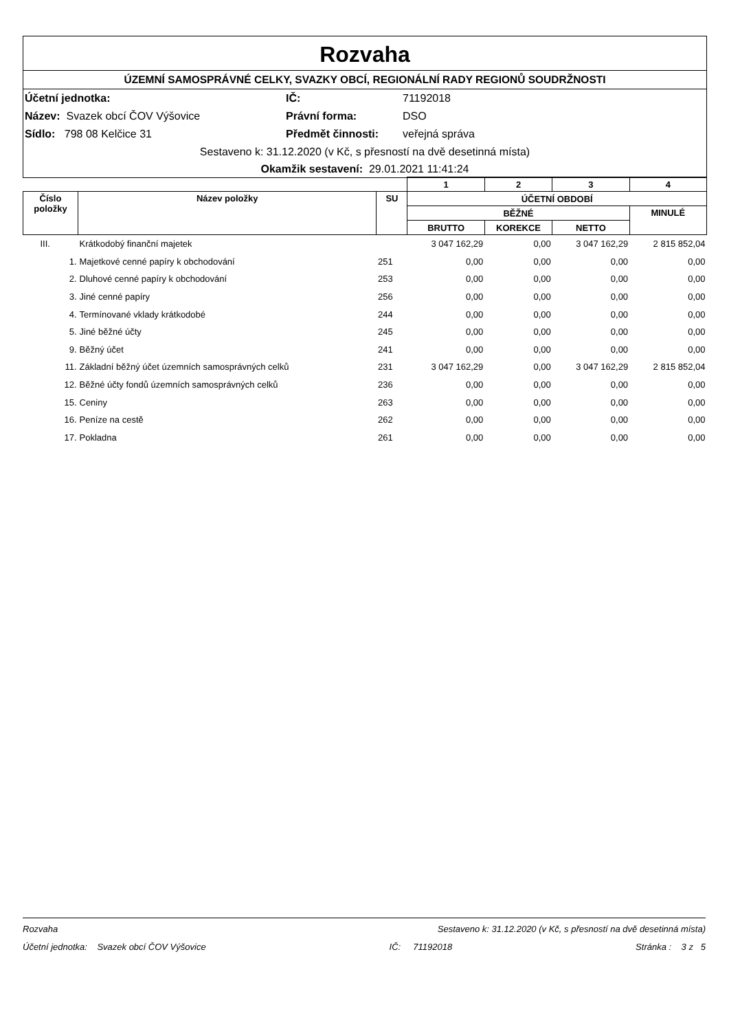Rozvaha
ÚZEMNÍ SAMOSPRÁVNÉ CELKY, SVAZKY OBCÍ, REGIONÁLNÍ RADY REGIONŮ SOUDRŽNOSTI
Účetní jednotka:
IČ:
71192018
Název: Svazek obcí ČOV Výšovice
Právní forma:
DSO
Sídlo: 798 08 Kelčice 31
Předmět činnosti:
veřejná správa
Sestaveno k: 31.12.2020 (v Kč, s přesností na dvě desetinná místa)
Okamžik sestavení: 29.01.2021 11:41:24
| | | | 1 | 2 | 3 | 4 |
| --- | --- | --- | --- | --- | --- | --- |
| Číslo položky | Název položky | SU | ÚČETNÍ OBDOBÍ | | | |
| | | | BĚŽNÉ | | | MINULÉ |
| | | | BRUTTO | KOREKCE | NETTO | |
| III. | Krátkodobý finanční majetek | | 3 047 162,29 | 0,00 | 3 047 162,29 | 2 815 852,04 |
| 1. | Majetkové cenné papíry k obchodování | 251 | 0,00 | 0,00 | 0,00 | 0,00 |
| 2. | Dluhové cenné papíry k obchodování | 253 | 0,00 | 0,00 | 0,00 | 0,00 |
| 3. | Jiné cenné papíry | 256 | 0,00 | 0,00 | 0,00 | 0,00 |
| 4. | Termínované vklady krátkodobé | 244 | 0,00 | 0,00 | 0,00 | 0,00 |
| 5. | Jiné běžné účty | 245 | 0,00 | 0,00 | 0,00 | 0,00 |
| 9. | Běžný účet | 241 | 0,00 | 0,00 | 0,00 | 0,00 |
| 11. | Základní běžný účet územních samosprávných celků | 231 | 3 047 162,29 | 0,00 | 3 047 162,29 | 2 815 852,04 |
| 12. | Běžné účty fondů územních samosprávných celků | 236 | 0,00 | 0,00 | 0,00 | 0,00 |
| 15. | Ceniny | 263 | 0,00 | 0,00 | 0,00 | 0,00 |
| 16. | Peníze na cestě | 262 | 0,00 | 0,00 | 0,00 | 0,00 |
| 17. | Pokladna | 261 | 0,00 | 0,00 | 0,00 | 0,00 |
Rozvaha Sestaveno k: 31.12.2020 (v Kč, s přesností na dvě desetinná místa)
Účetní jednotka: Svazek obcí ČOV Výšovice IČ: 71192018 Stránka : 3 z 5